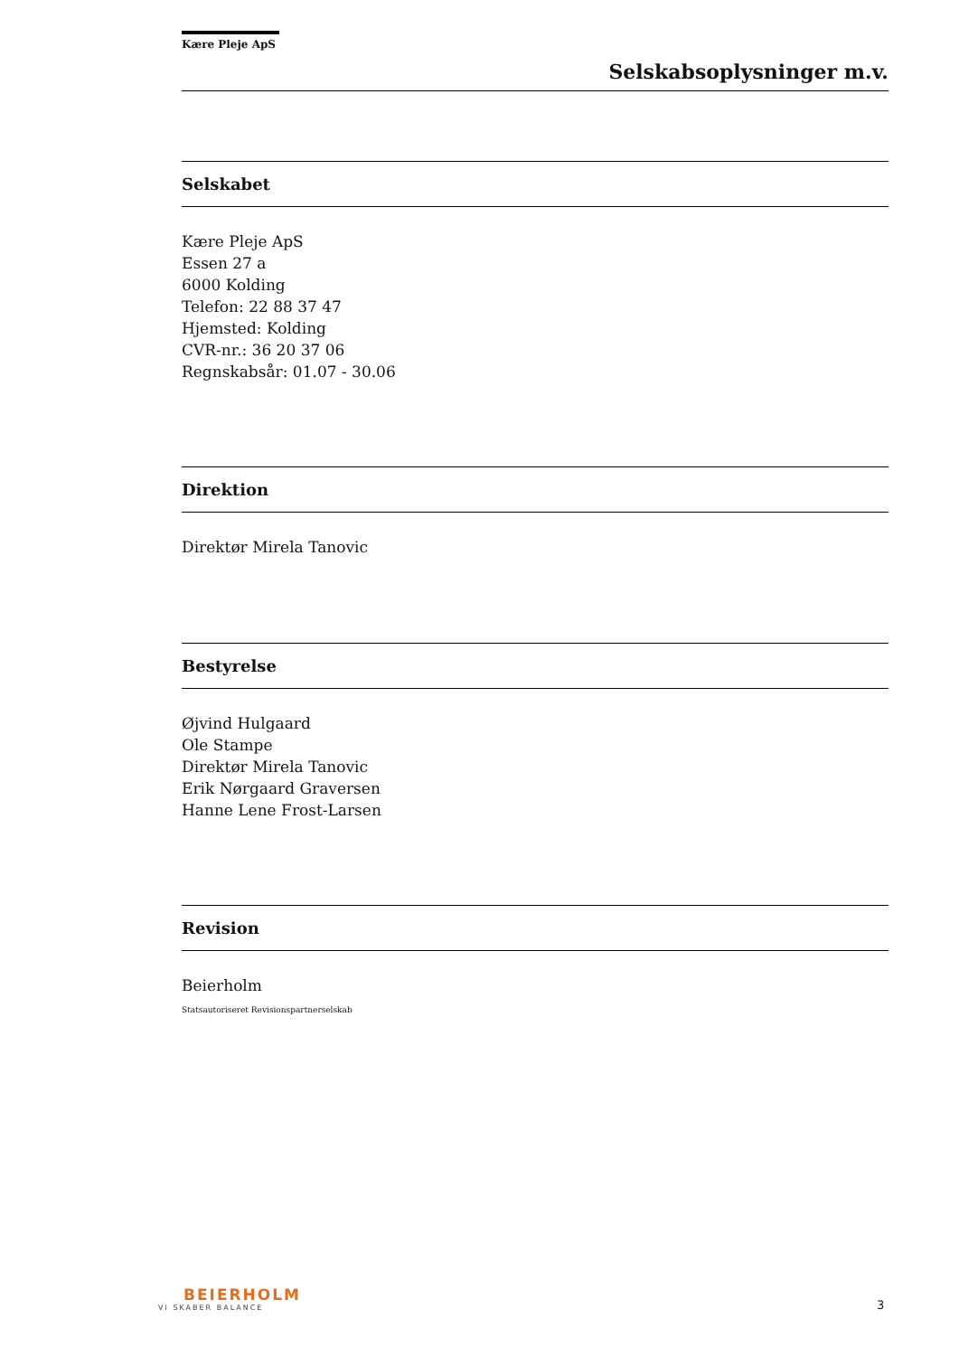Kære Pleje ApS
Selskabsoplysninger m.v.
Selskabet
Kære Pleje ApS
Essen 27 a
6000 Kolding
Telefon: 22 88 37 47
Hjemsted: Kolding
CVR-nr.: 36 20 37 06
Regnskabsår: 01.07 - 30.06
Direktion
Direktør Mirela Tanovic
Bestyrelse
Øjvind Hulgaard
Ole Stampe
Direktør Mirela Tanovic
Erik Nørgaard Graversen
Hanne Lene Frost-Larsen
Revision
Beierholm
Statsautoriseret Revisionspartnerselskab
BEIERHOLM
VI SKABER BALANCE
3